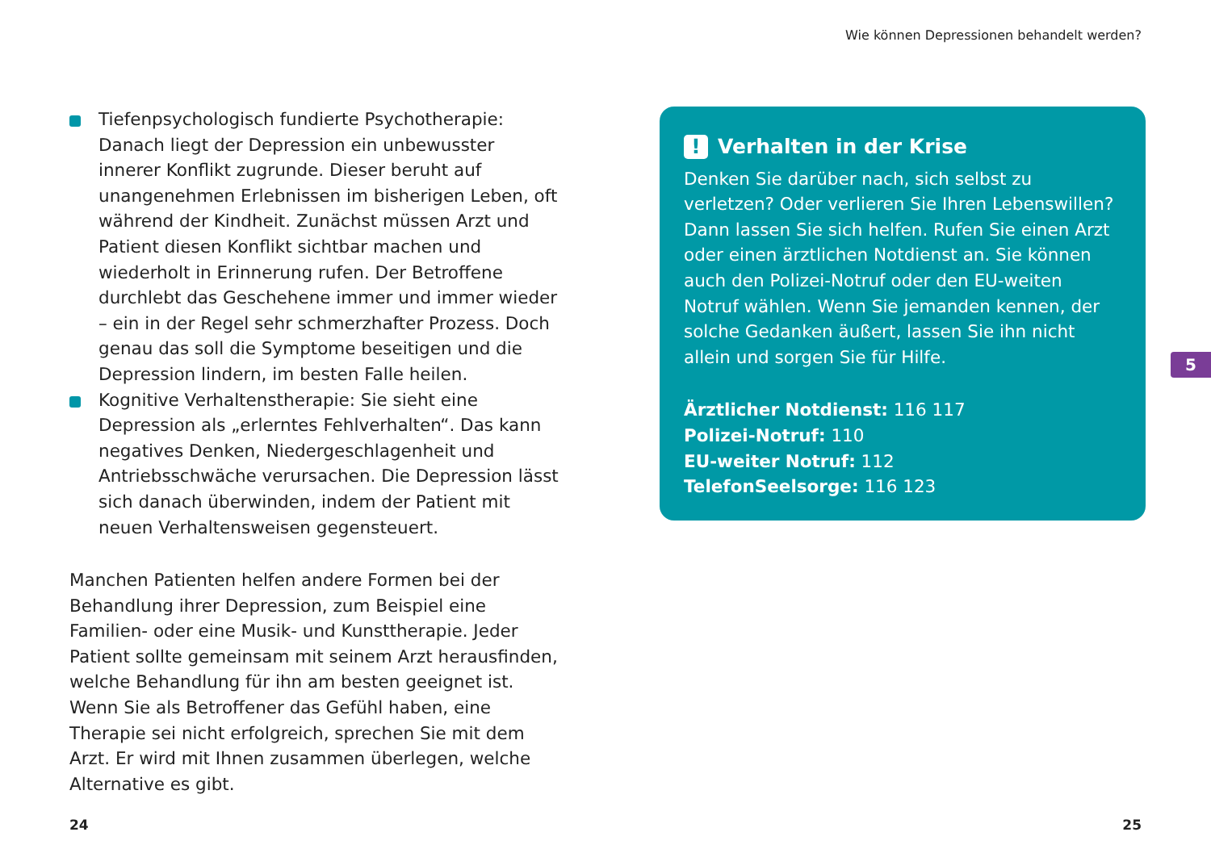Wie können Depressionen behandelt werden?
Tiefenpsychologisch fundierte Psychotherapie: Danach liegt der Depression ein unbewusster innerer Konflikt zugrunde. Dieser beruht auf unangenehmen Erlebnissen im bisherigen Leben, oft während der Kindheit. Zunächst müssen Arzt und Patient diesen Konflikt sichtbar machen und wiederholt in Erinnerung rufen. Der Betroffene durchlebt das Geschehene immer und immer wieder – ein in der Regel sehr schmerzhafter Prozess. Doch genau das soll die Symptome beseitigen und die Depression lindern, im besten Falle heilen.
Kognitive Verhaltenstherapie: Sie sieht eine Depression als „erlerntes Fehlverhalten“. Das kann negatives Denken, Niedergeschlagenheit und Antriebsschwäche verursachen. Die Depression lässt sich danach überwinden, indem der Patient mit neuen Verhaltensweisen gegensteuert.
Manchen Patienten helfen andere Formen bei der Behandlung ihrer Depression, zum Beispiel eine Familien- oder eine Musik- und Kunsttherapie. Jeder Patient sollte gemeinsam mit seinem Arzt herausfinden, welche Behandlung für ihn am besten geeignet ist. Wenn Sie als Betroffener das Gefühl haben, eine Therapie sei nicht erfolgreich, sprechen Sie mit dem Arzt. Er wird mit Ihnen zusammen überlegen, welche Alternative es gibt.
! Verhalten in der Krise
Denken Sie darüber nach, sich selbst zu verletzen? Oder verlieren Sie Ihren Lebenswillen? Dann lassen Sie sich helfen. Rufen Sie einen Arzt oder einen ärztlichen Notdienst an. Sie können auch den Polizei-Notruf oder den EU-weiten Notruf wählen. Wenn Sie jemanden kennen, der solche Gedanken äußert, lassen Sie ihn nicht allein und sorgen Sie für Hilfe.
Ärztlicher Notdienst: 116 117
Polizei-Notruf: 110
EU-weiter Notruf: 112
TelefonSeelsorge: 116 123
5
24 25